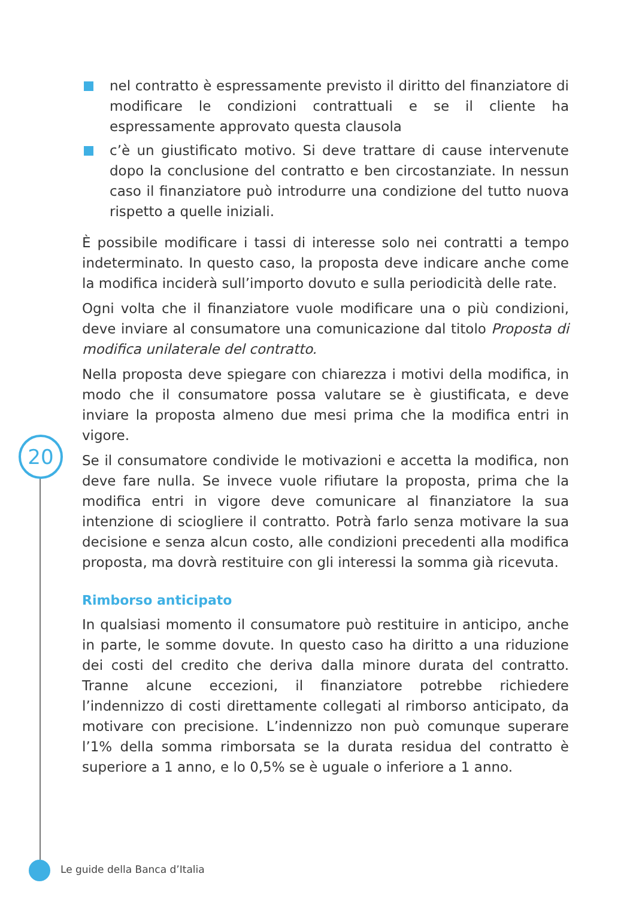20
nel contratto è espressamente previsto il diritto del finanziatore di modificare le condizioni contrattuali e se il cliente ha espressamente approvato questa clausola
c’è un giustificato motivo. Si deve trattare di cause intervenute dopo la conclusione del contratto e ben circostanziate. In nessun caso il finanziatore può introdurre una condizione del tutto nuova rispetto a quelle iniziali.
È possibile modificare i tassi di interesse solo nei contratti a tempo indeterminato. In questo caso, la proposta deve indicare anche come la modifica inciderà sull’importo dovuto e sulla periodicità delle rate.
Ogni volta che il finanziatore vuole modificare una o più condizioni, deve inviare al consumatore una comunicazione dal titolo Proposta di modifica unilaterale del contratto.
Nella proposta deve spiegare con chiarezza i motivi della modifica, in modo che il consumatore possa valutare se è giustificata, e deve inviare la proposta almeno due mesi prima che la modifica entri in vigore.
Se il consumatore condivide le motivazioni e accetta la modifica, non deve fare nulla. Se invece vuole rifiutare la proposta, prima che la modifica entri in vigore deve comunicare al finanziatore la sua intenzione di sciogliere il contratto. Potrà farlo senza motivare la sua decisione e senza alcun costo, alle condizioni precedenti alla modifica proposta, ma dovrà restituire con gli interessi la somma già ricevuta.
Rimborso anticipato
In qualsiasi momento il consumatore può restituire in anticipo, anche in parte, le somme dovute. In questo caso ha diritto a una riduzione dei costi del credito che deriva dalla minore durata del contratto. Tranne alcune eccezioni, il finanziatore potrebbe richiedere l’indennizzo di costi direttamente collegati al rimborso anticipato, da motivare con precisione. L’indennizzo non può comunque superare l’1% della somma rimborsata se la durata residua del contratto è superiore a 1 anno, e lo 0,5% se è uguale o inferiore a 1 anno.
Le guide della Banca d’Italia